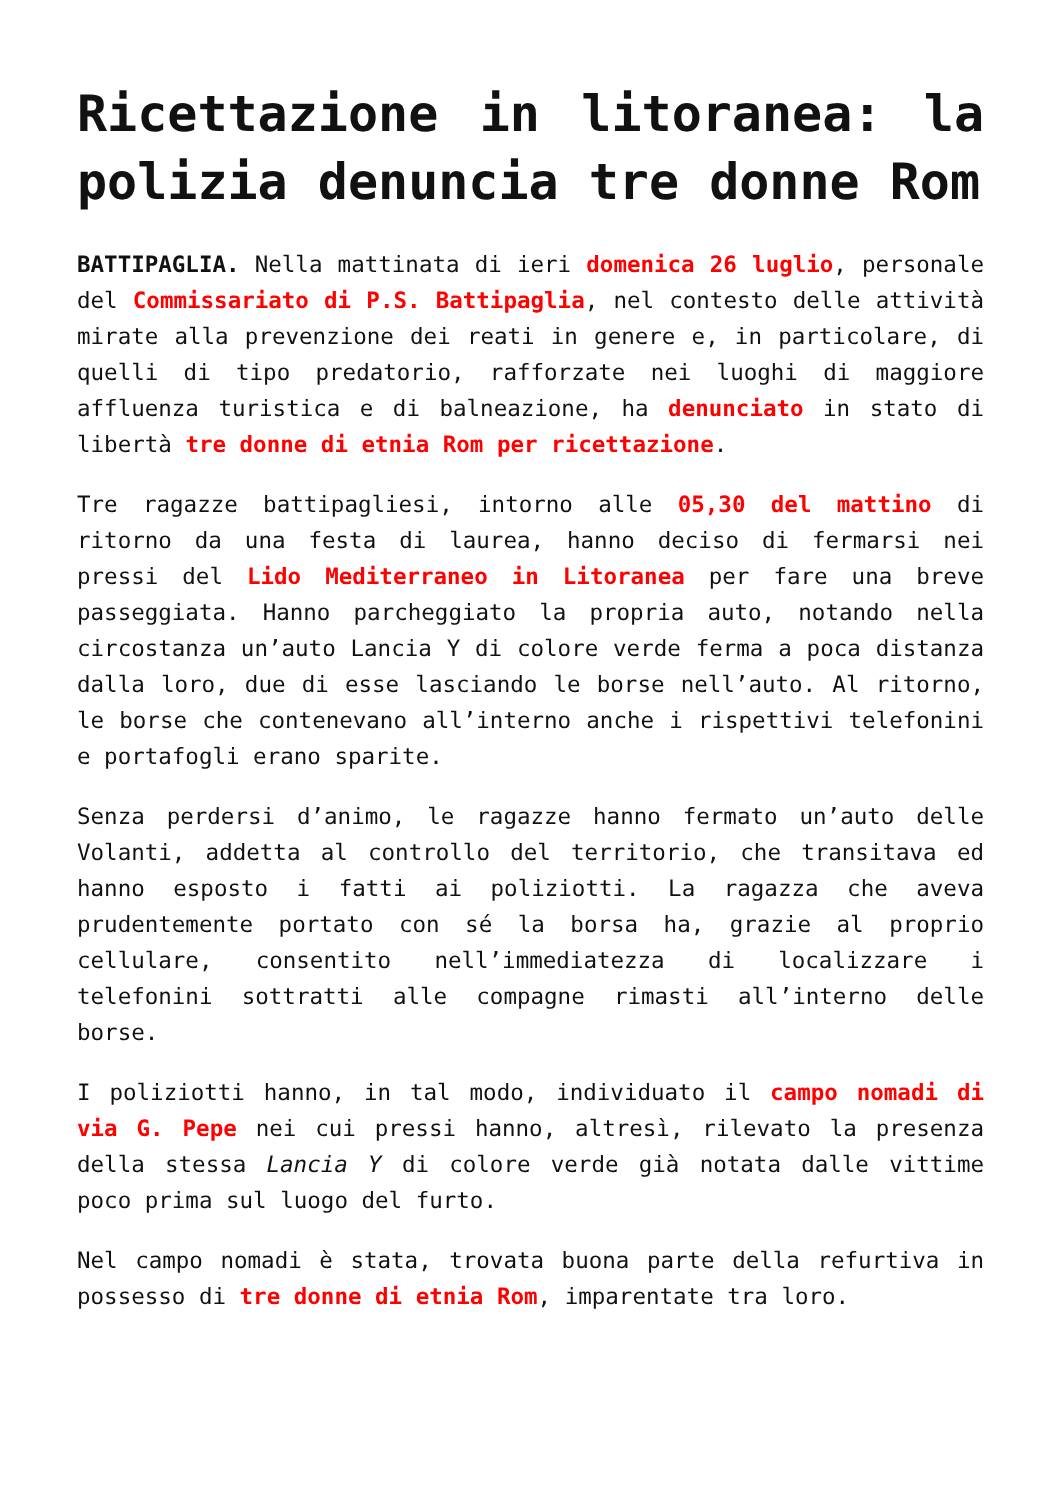Ricettazione in litoranea: la polizia denuncia tre donne Rom
BATTIPAGLIA. Nella mattinata di ieri domenica 26 luglio, personale del Commissariato di P.S. Battipaglia, nel contesto delle attività mirate alla prevenzione dei reati in genere e, in particolare, di quelli di tipo predatorio, rafforzate nei luoghi di maggiore affluenza turistica e di balneazione, ha denunciato in stato di libertà tre donne di etnia Rom per ricettazione.
Tre ragazze battipagliesi, intorno alle 05,30 del mattino di ritorno da una festa di laurea, hanno deciso di fermarsi nei pressi del Lido Mediterraneo in Litoranea per fare una breve passeggiata. Hanno parcheggiato la propria auto, notando nella circostanza un’auto Lancia Y di colore verde ferma a poca distanza dalla loro, due di esse lasciando le borse nell’auto. Al ritorno, le borse che contenevano all’interno anche i rispettivi telefonini e portafogli erano sparite.
Senza perdersi d’animo, le ragazze hanno fermato un’auto delle Volanti, addetta al controllo del territorio, che transitava ed hanno esposto i fatti ai poliziotti. La ragazza che aveva prudentemente portato con sé la borsa ha, grazie al proprio cellulare, consentito nell’immediatezza di localizzare i telefonini sottratti alle compagne rimasti all’interno delle borse.
I poliziotti hanno, in tal modo, individuato il campo nomadi di via G. Pepe nei cui pressi hanno, altresì, rilevato la presenza della stessa Lancia Y di colore verde già notata dalle vittime poco prima sul luogo del furto.
Nel campo nomadi è stata, trovata buona parte della refurtiva in possesso di tre donne di etnia Rom, imparentate tra loro.